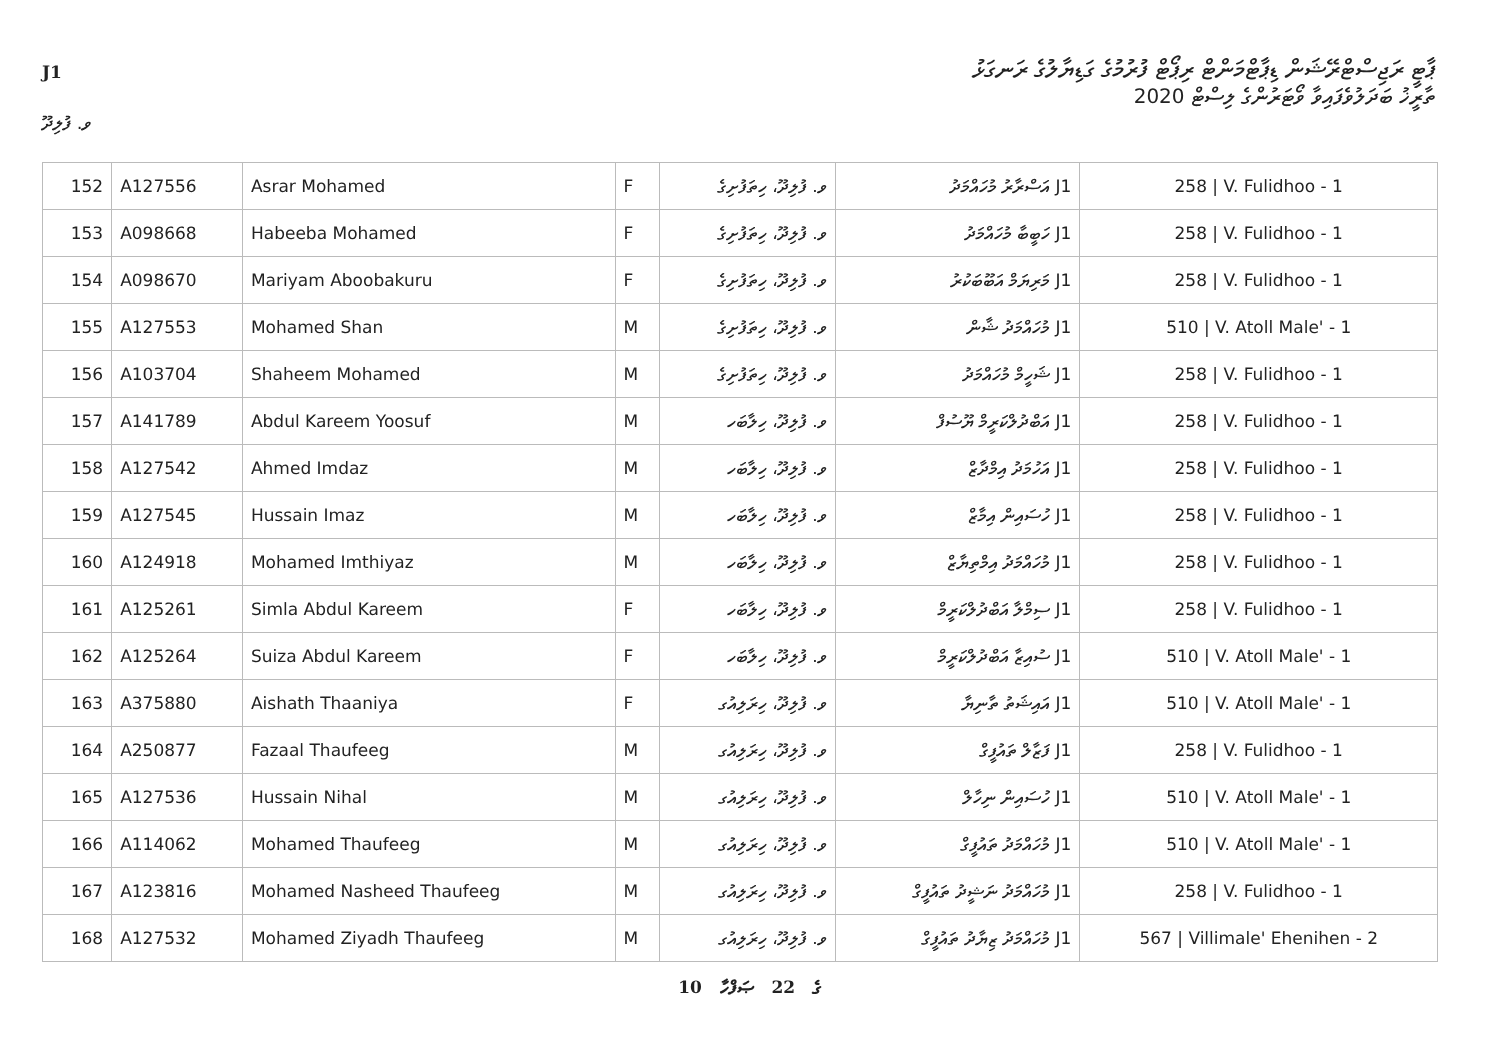J1
ޕާޓީ ރަޖިސްޓްރޭޝަން ޑިޕާޓްމަންޓް ރިޕޯޓް ފުރުމުގެ ގަޑިޔާލުގެ ރަނގަޅު
ތާރީޚު ބަދަލުވެފައިވާ ވޯޓަރުންގެ ލިސްޓް 2020
ވ. ފުލިދޫ
| 152 | A127556 | Asrar Mohamed | F | ވ. ފުލިދޫ، ހިތަފުށިގެ | J1 އަސްރާރު މުހައްމަދު | 258 / V. Fulidhoo - 1 |
| 153 | A098668 | Habeeba Mohamed | F | ވ. ފުލިދޫ، ހިތަފުށިގެ | J1 ހަބީބާ މުހައްމަދު | 258 / V. Fulidhoo - 1 |
| 154 | A098670 | Mariyam Aboobakuru | F | ވ. ފުލިދޫ، ހިތަފުށިގެ | J1 މަރިޔަމް އަބޫބަކުރު | 258 / V. Fulidhoo - 1 |
| 155 | A127553 | Mohamed Shan | M | ވ. ފުލިދޫ، ހިތަފުށިގެ | J1 މުހައްމަދު ޝާން | 510 / V. Atoll Male' - 1 |
| 156 | A103704 | Shaheem Mohamed | M | ވ. ފުލިދޫ، ހިތަފުށިގެ | J1 ޝަހީމް މުހައްމަދު | 258 / V. Fulidhoo - 1 |
| 157 | A141789 | Abdul Kareem Yoosuf | M | ވ. ފުލިދޫ، ހިލާބަހ | J1 އަބްދުލްކަރީމް ޔޫސުފް | 258 / V. Fulidhoo - 1 |
| 158 | A127542 | Ahmed Imdaz | M | ވ. ފުލިދޫ، ހިލާބަހ | J1 އަހުމަދު އިމްދާޒް | 258 / V. Fulidhoo - 1 |
| 159 | A127545 | Hussain Imaz | M | ވ. ފުލިދޫ، ހިލާބަހ | J1 ހުސައިން އިމާޒް | 258 / V. Fulidhoo - 1 |
| 160 | A124918 | Mohamed Imthiyaz | M | ވ. ފުލިދޫ، ހިލާބަހ | J1 މުހައްމަދު އިމްތިޔާޒް | 258 / V. Fulidhoo - 1 |
| 161 | A125261 | Simla Abdul Kareem | F | ވ. ފުލިދޫ، ހިލާބަހ | J1 ސިމްލާ އަބްދުލްކަރީމް | 258 / V. Fulidhoo - 1 |
| 162 | A125264 | Suiza Abdul Kareem | F | ވ. ފުލިދޫ، ހިލާބަހ | J1 ސުއިޒާ އަބްދުލްކަރީމް | 510 / V. Atoll Male' - 1 |
| 163 | A375880 | Aishath Thaaniya | F | ވ. ފުލިދޫ، ހިރަލިއުގ | J1 އައިޝަތު ތާނިޔާ | 510 / V. Atoll Male' - 1 |
| 164 | A250877 | Fazaal Thaufeeg | M | ވ. ފުލިދޫ، ހިރަލިއުގ | J1 ފަޒާލް ތައުފީގް | 258 / V. Fulidhoo - 1 |
| 165 | A127536 | Hussain Nihal | M | ވ. ފުލިދޫ، ހިރަލިއުގ | J1 ހުސައިން ނިހާލް | 510 / V. Atoll Male' - 1 |
| 166 | A114062 | Mohamed Thaufeeg | M | ވ. ފުލިދޫ، ހިރަލިއުގ | J1 މުހައްމަދު ތައުފީގް | 510 / V. Atoll Male' - 1 |
| 167 | A123816 | Mohamed Nasheed Thaufeeg | M | ވ. ފުލިދޫ، ހިރަލިއުގ | J1 މުހައްމަދު ނަޝީދު ތައުފީގް | 258 / V. Fulidhoo - 1 |
| 168 | A127532 | Mohamed Ziyadh Thaufeeg | M | ވ. ފުލިދޫ، ހިރަލިއުގ | J1 މުހައްމަދު ޒިޔާދު ތައުފީގް | 567 / Villimale' Ehenihen - 2 |
10 ގެ 22 ޞަފްހާ